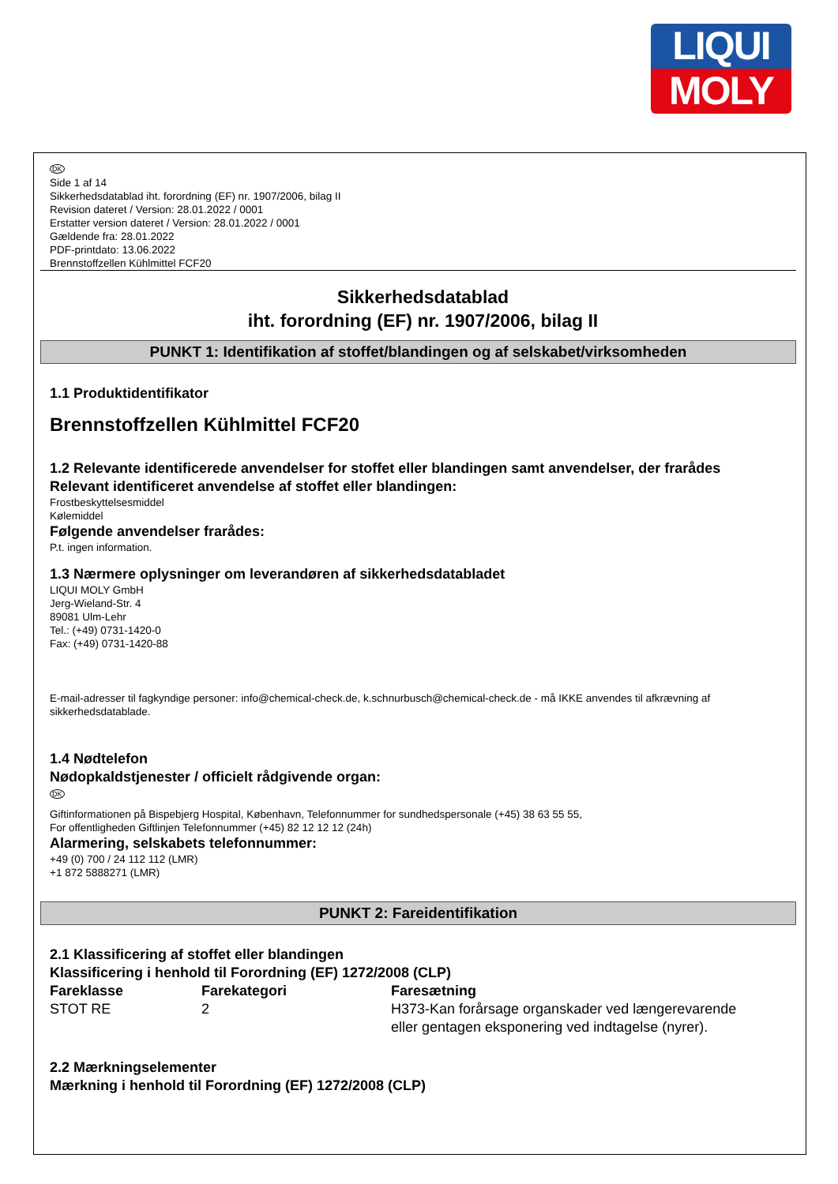LIQUI
MOLY
DK
Side 1 af 14
Sikkerhedsdatablad iht. forordning (EF) nr. 1907/2006, bilag II
Revision dateret / Version: 28.01.2022 / 0001
Erstatter version dateret / Version: 28.01.2022 / 0001
Gældende fra: 28.01.2022
PDF-printdato: 13.06.2022
Brennstoffzellen Kühlmittel FCF20
Sikkerhedsdatablad
iht. forordning (EF) nr. 1907/2006, bilag II
PUNKT 1: Identifikation af stoffet/blandingen og af selskabet/virksomheden
1.1 Produktidentifikator
Brennstoffzellen Kühlmittel FCF20
1.2 Relevante identificerede anvendelser for stoffet eller blandingen samt anvendelser, der frarådes
Relevant identificeret anvendelse af stoffet eller blandingen:
Frostbeskyttelsesmiddel
Kølemiddel
Følgende anvendelser frarådes:
P.t. ingen information.
1.3 Nærmere oplysninger om leverandøren af sikkerhedsdatabladet
LIQUI MOLY GmbH
Jerg-Wieland-Str. 4
89081 Ulm-Lehr
Tel.: (+49) 0731-1420-0
Fax: (+49) 0731-1420-88
E-mail-adresser til fagkyndige personer: info@chemical-check.de, k.schnurbusch@chemical-check.de - må IKKE anvendes til afkrævning af sikkerhedsdatablade.
1.4 Nødtelefon
Nødopkaldstjenester / officielt rådgivende organ:
DK
Giftinformationen på Bispebjerg Hospital, København, Telefonnummer for sundhedspersonale (+45) 38 63 55 55,
For offentligheden Giftlinjen Telefonnummer (+45) 82 12 12 12 (24h)
Alarmering, selskabets telefonnummer:
+49 (0) 700 / 24 112 112 (LMR)
+1 872 5888271 (LMR)
PUNKT 2: Fareidentifikation
2.1 Klassificering af stoffet eller blandingen
Klassificering i henhold til Forordning (EF) 1272/2008 (CLP)
| Fareklasse | Farekategori | Faresætning |
| --- | --- | --- |
| STOT RE | 2 | H373-Kan forårsage organskader ved længerevarende eller gentagen eksponering ved indtagelse (nyrer). |
2.2 Mærkningselementer
Mærkning i henhold til Forordning (EF) 1272/2008 (CLP)